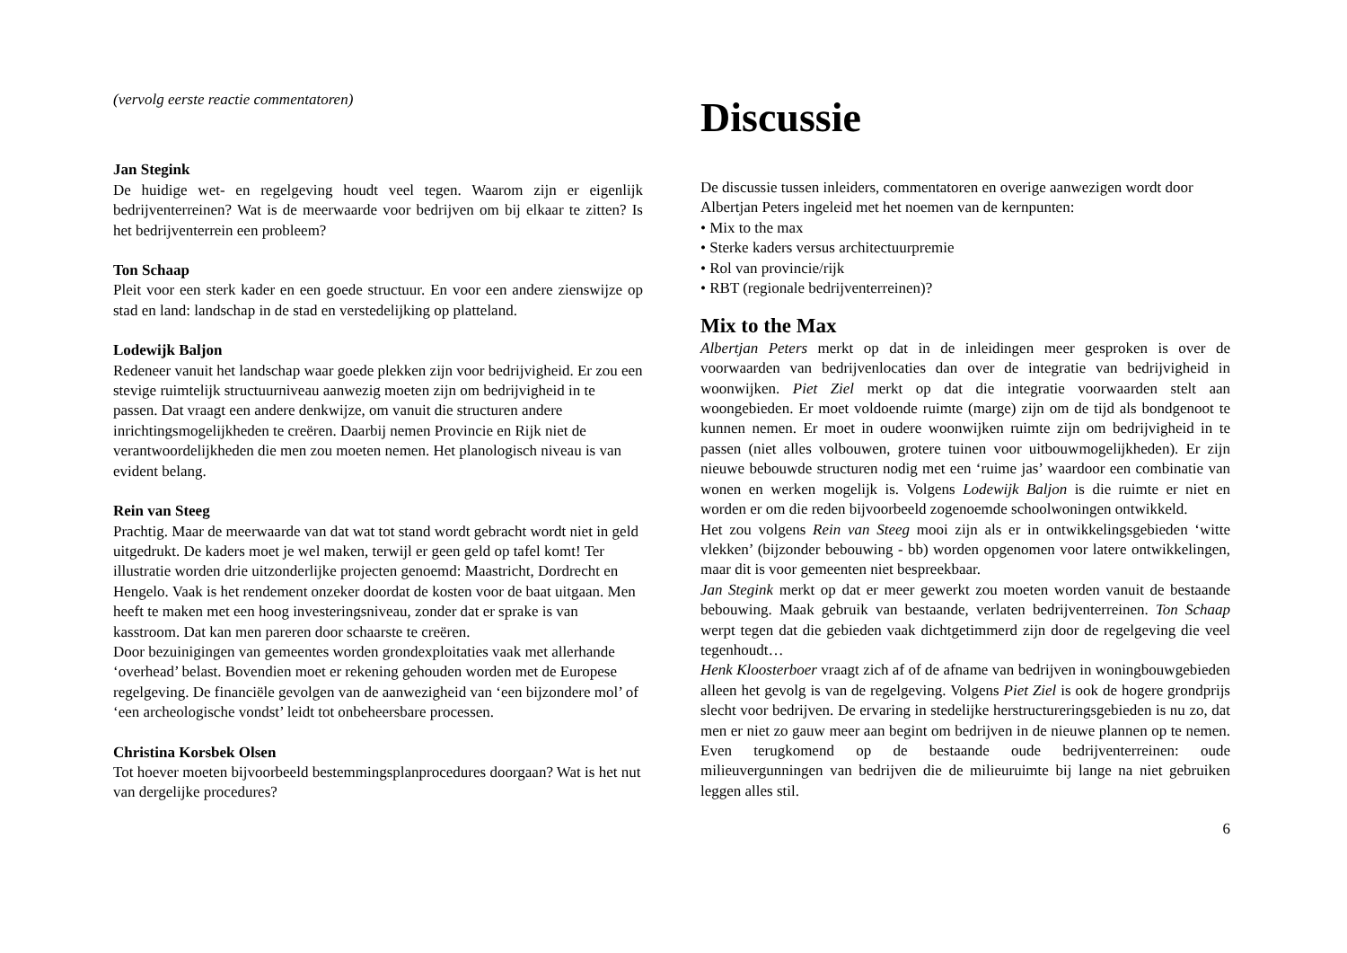(vervolg eerste reactie commentatoren)
Jan Stegink
De huidige wet- en regelgeving houdt veel tegen. Waarom zijn er eigenlijk bedrijventerreinen? Wat is de meerwaarde voor bedrijven om bij elkaar te zitten? Is het bedrijventerrein een probleem?
Ton Schaap
Pleit voor een sterk kader en een goede structuur. En voor een andere zienswijze op stad en land: landschap in de stad en verstedelijking op platteland.
Lodewijk Baljon
Redeneer vanuit het landschap waar goede plekken zijn voor bedrijvigheid. Er zou een stevige ruimtelijk structuurniveau aanwezig moeten zijn om bedrijvigheid in te passen. Dat vraagt een andere denkwijze, om vanuit die structuren andere inrichtingsmogelijkheden te creëren. Daarbij nemen Provincie en Rijk niet de verantwoordelijkheden die men zou moeten nemen. Het planologisch niveau is van evident belang.
Rein van Steeg
Prachtig. Maar de meerwaarde van dat wat tot stand wordt gebracht wordt niet in geld uitgedrukt. De kaders moet je wel maken, terwijl er geen geld op tafel komt! Ter illustratie worden drie uitzonderlijke projecten genoemd: Maastricht, Dordrecht en Hengelo. Vaak is het rendement onzeker doordat de kosten voor de baat uitgaan. Men heeft te maken met een hoog investeringsniveau, zonder dat er sprake is van kasstroom. Dat kan men pareren door schaarste te creëren.
Door bezuinigingen van gemeentes worden grondexploitaties vaak met allerhande ‘overhead’ belast. Bovendien moet er rekening gehouden worden met de Europese regelgeving. De financiële gevolgen van de aanwezigheid van ‘een bijzondere mol’ of ‘een archeologische vondst’ leidt tot onbeheersbare processen.
Christina Korsbek Olsen
Tot hoever moeten bijvoorbeeld bestemmingsplanprocedures doorgaan? Wat is het nut van dergelijke procedures?
Discussie
De discussie tussen inleiders, commentatoren en overige aanwezigen wordt door Albertjan Peters ingeleid met het noemen van de kernpunten:
• Mix to the max
• Sterke kaders versus architectuurpremie
• Rol van provincie/rijk
• RBT (regionale bedrijventerreinen)?
Mix to the Max
Albertjan Peters merkt op dat in de inleidingen meer gesproken is over de voorwaarden van bedrijvenlocaties dan over de integratie van bedrijvigheid in woonwijken. Piet Ziel merkt op dat die integratie voorwaarden stelt aan woongebieden. Er moet voldoende ruimte (marge) zijn om de tijd als bondgenoot te kunnen nemen. Er moet in oudere woonwijken ruimte zijn om bedrijvigheid in te passen (niet alles volbouwen, grotere tuinen voor uitbouwmogelijkheden). Er zijn nieuwe bebouwde structuren nodig met een ‘ruime jas’ waardoor een combinatie van wonen en werken mogelijk is. Volgens Lodewijk Baljon is die ruimte er niet en worden er om die reden bijvoorbeeld zogenoemde schoolwoningen ontwikkeld.
Het zou volgens Rein van Steeg mooi zijn als er in ontwikkelingsgebieden ‘witte vlekken’ (bijzonder bebouwing - bb) worden opgenomen voor latere ontwikkelingen, maar dit is voor gemeenten niet bespreekbaar.
Jan Stegink merkt op dat er meer gewerkt zou moeten worden vanuit de bestaande bebouwing. Maak gebruik van bestaande, verlaten bedrijventerreinen. Ton Schaap werpt tegen dat die gebieden vaak dichtgetimmerd zijn door de regelgeving die veel tegenhoudt…
Henk Kloosterboer vraagt zich af of de afname van bedrijven in woningbouwgebieden alleen het gevolg is van de regelgeving. Volgens Piet Ziel is ook de hogere grondprijs slecht voor bedrijven. De ervaring in stedelijke herstructureringsgebieden is nu zo, dat men er niet zo gauw meer aan begint om bedrijven in de nieuwe plannen op te nemen. Even terugkomend op de bestaande oude bedrijventerreinen: oude milieuvergunningen van bedrijven die de milieuruimte bij lange na niet gebruiken leggen alles stil.
6